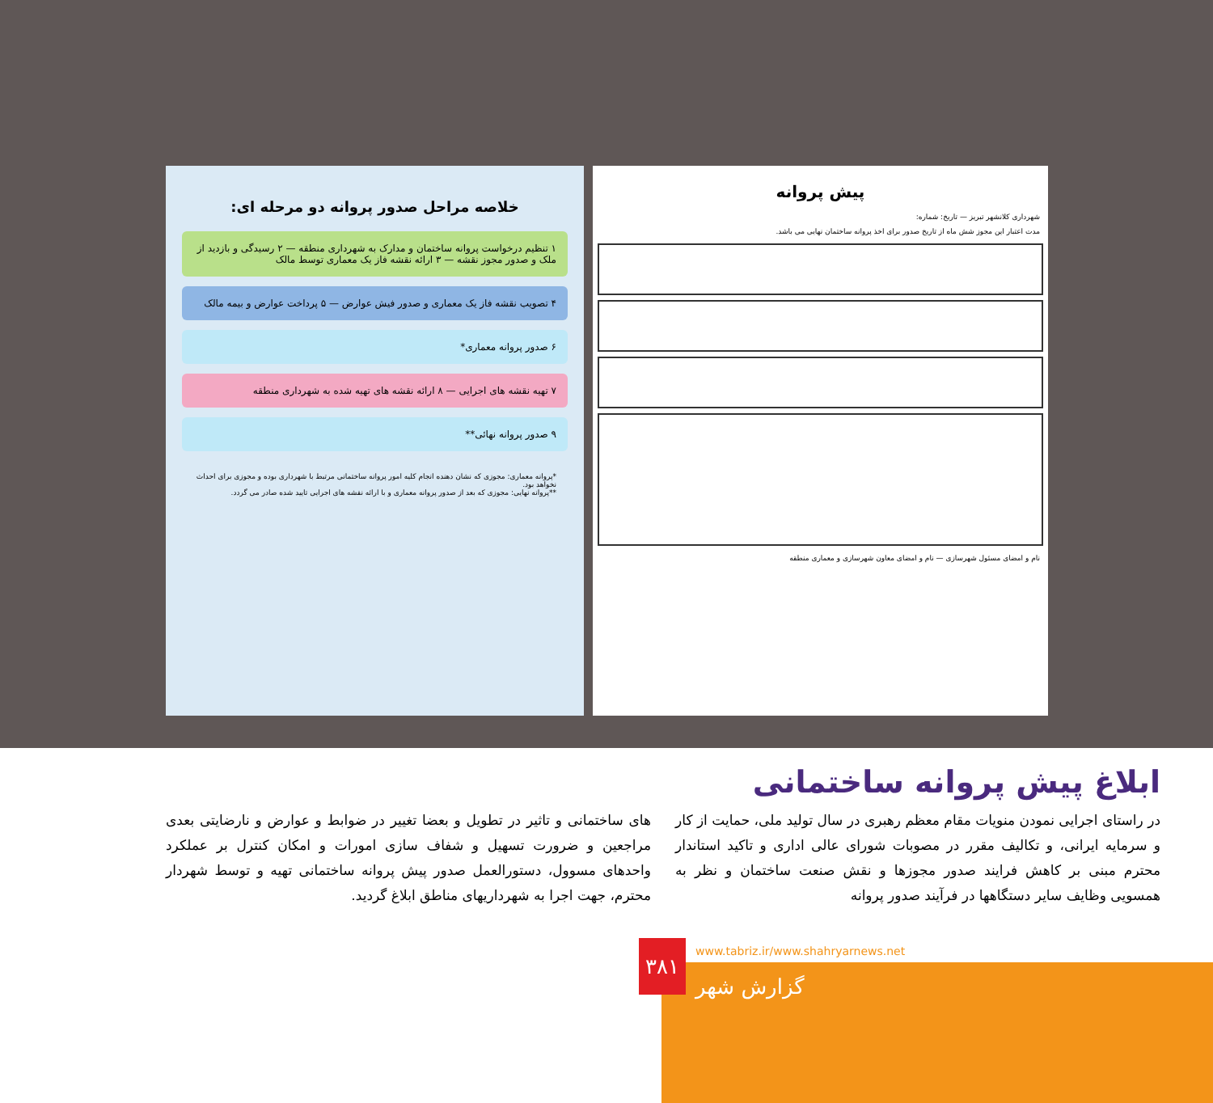پیش پروانه
شهرداری کلانشهر تبریز — تاریخ: شماره:
مدت اعتبار این مجوز شش ماه از تاریخ صدور برای اخذ پروانه ساختمان نهایی می باشد.
نام و امضای مسئول شهرسازی — نام و امضای معاون شهرسازی و معماری منطقه
خلاصه مراحل صدور پروانه دو مرحله ای:
۱ تنظیم درخواست پروانه ساختمان و مدارک به شهرداری منطقه — ۲ رسیدگی و بازدید از ملک و صدور مجوز نقشه — ۳ ارائه نقشه فاز یک معماری توسط مالک
۴ تصویب نقشه فاز یک معماری و صدور فیش عوارض — ۵ پرداخت عوارض و بیمه مالک
۶ صدور پروانه معماری*
۷ تهیه نقشه های اجرایی — ۸ ارائه نقشه های تهیه شده به شهرداری منطقه
۹ صدور پروانه نهائی**
*پروانه معماری: مجوزی که نشان دهنده انجام کلیه امور پروانه ساختمانی مرتبط با شهرداری بوده و مجوزی برای احداث نخواهد بود.
**پروانه نهایی: مجوزی که بعد از صدور پروانه معماری و با ارائه نقشه های اجرایی تایید شده صادر می گردد.
ابلاغ پیش پروانه ساختمانی
در راستای اجرایی نمودن منویات مقام معظم رهبری در سال تولید ملی، حمایت از کار و سرمایه ایرانی، و تکالیف مقرر در مصوبات شورای عالی اداری و تاکید استاندار محترم مبنی بر کاهش فرایند صدور مجوزها و نقش صنعت ساختمان و نظر به همسویی وظایف سایر دستگاهها در فرآیند صدور پروانه
های ساختمانی و تاثیر در تطویل و بعضا تغییر در ضوابط و عوارض و نارضایتی بعدی مراجعین و ضرورت تسهیل و شفاف سازی امورات و امکان کنترل بر عملکرد واحدهای مسوول، دستورالعمل صدور پیش پروانه ساختمانی تهیه و توسط شهردار محترم، جهت اجرا به شهرداریهای مناطق ابلاغ گردید.
۳۸۱
www.tabriz.ir/www.shahryarnews.net
گزارش شهر